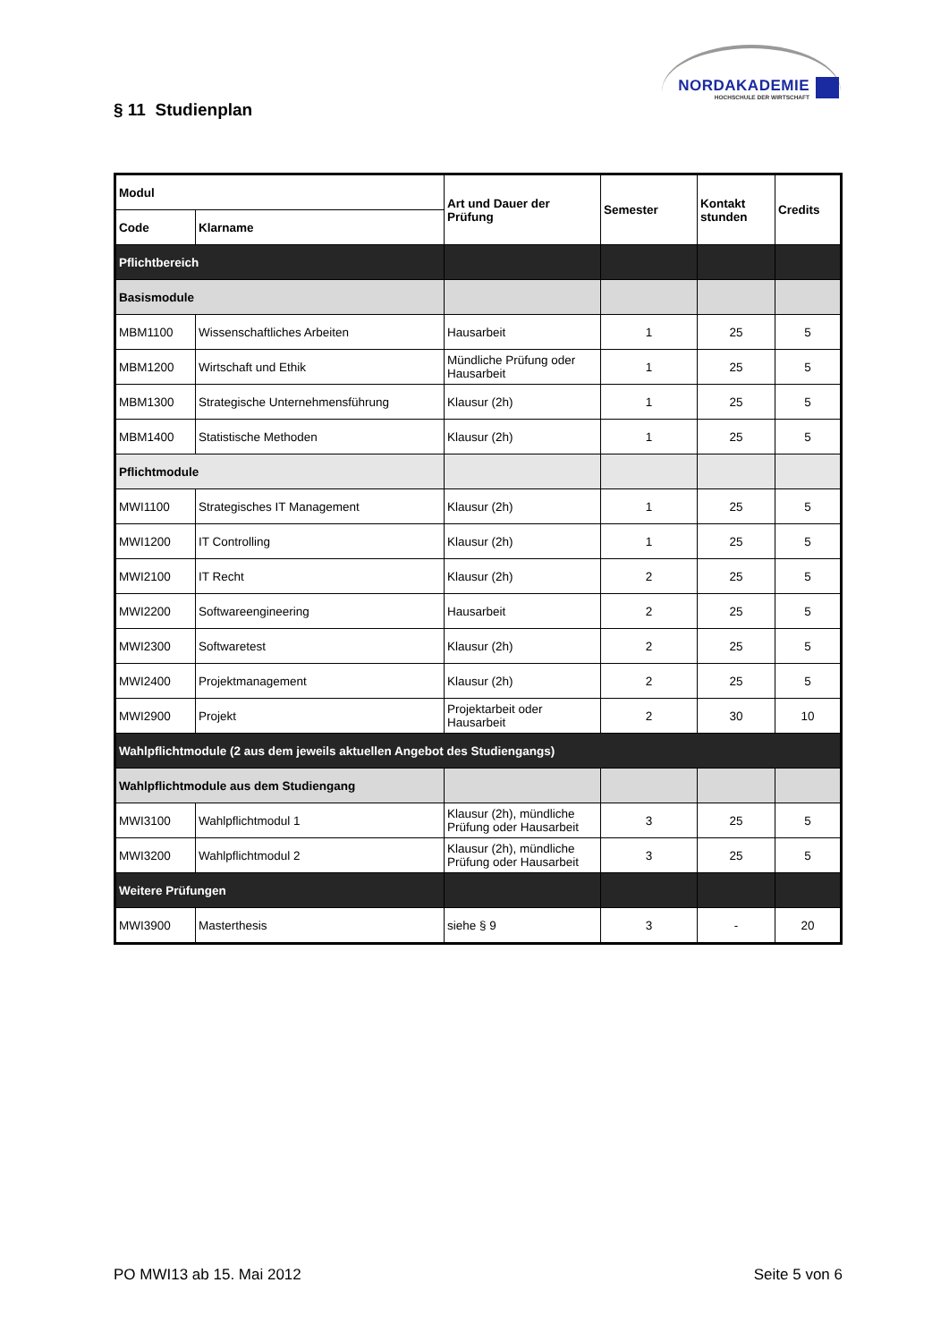NORDAKADEMIE
HOCHSCHULE DER WIRTSCHAFT
§ 11 Studienplan
| Modul | | Art und Dauer der Prüfung | Semester | Kontakt stunden | Credits |
| --- | --- | --- | --- | --- | --- |
| Code | Klarname | | | | |
| Pflichtbereich | | | | | |
| Basismodule | | | | | |
| MBM1100 | Wissenschaftliches Arbeiten | Hausarbeit | 1 | 25 | 5 |
| MBM1200 | Wirtschaft und Ethik | Mündliche Prüfung oder Hausarbeit | 1 | 25 | 5 |
| MBM1300 | Strategische Unternehmensführung | Klausur (2h) | 1 | 25 | 5 |
| MBM1400 | Statistische Methoden | Klausur (2h) | 1 | 25 | 5 |
| Pflichtmodule | | | | | |
| MWI1100 | Strategisches IT Management | Klausur (2h) | 1 | 25 | 5 |
| MWI1200 | IT Controlling | Klausur (2h) | 1 | 25 | 5 |
| MWI2100 | IT Recht | Klausur (2h) | 2 | 25 | 5 |
| MWI2200 | Softwareengineering | Hausarbeit | 2 | 25 | 5 |
| MWI2300 | Softwaretest | Klausur (2h) | 2 | 25 | 5 |
| MWI2400 | Projektmanagement | Klausur (2h) | 2 | 25 | 5 |
| MWI2900 | Projekt | Projektarbeit oder Hausarbeit | 2 | 30 | 10 |
| Wahlpflichtmodule (2 aus dem jeweils aktuellen Angebot des Studiengangs) | | | | | |
| Wahlpflichtmodule aus dem Studiengang | | | | | |
| MWI3100 | Wahlpflichtmodul 1 | Klausur (2h), mündliche Prüfung oder Hausarbeit | 3 | 25 | 5 |
| MWI3200 | Wahlpflichtmodul 2 | Klausur (2h), mündliche Prüfung oder Hausarbeit | 3 | 25 | 5 |
| Weitere Prüfungen | | | | | |
| MWI3900 | Masterthesis | siehe § 9 | 3 | - | 20 |
PO MWI13 ab 15. Mai 2012 Seite 5 von 6